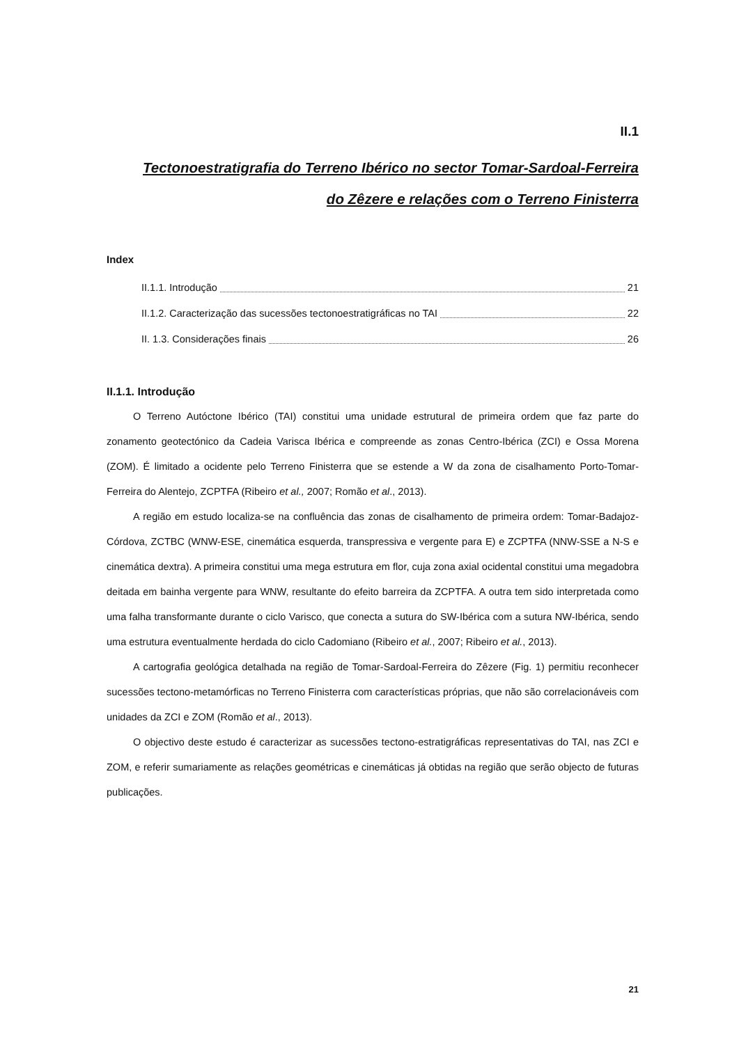II.1
Tectonoestratigrafia do Terreno Ibérico no sector Tomar-Sardoal-Ferreira
do Zêzere e relações com o Terreno Finisterra
Index
II.1.1. Introdução 21
II.1.2. Caracterização das sucessões tectonoestratigráficas no TAI 22
II. 1.3. Considerações finais 26
II.1.1. Introdução
O Terreno Autóctone Ibérico (TAI) constitui uma unidade estrutural de primeira ordem que faz parte do zonamento geotectónico da Cadeia Varisca Ibérica e compreende as zonas Centro-Ibérica (ZCI) e Ossa Morena (ZOM). É limitado a ocidente pelo Terreno Finisterra que se estende a W da zona de cisalhamento Porto-Tomar-Ferreira do Alentejo, ZCPTFA (Ribeiro et al., 2007; Romão et al., 2013).
A região em estudo localiza-se na confluência das zonas de cisalhamento de primeira ordem: Tomar-Badajoz-Córdova, ZCTBC (WNW-ESE, cinemática esquerda, transpressiva e vergente para E) e ZCPTFA (NNW-SSE a N-S e cinemática dextra). A primeira constitui uma mega estrutura em flor, cuja zona axial ocidental constitui uma megadobra deitada em bainha vergente para WNW, resultante do efeito barreira da ZCPTFA. A outra tem sido interpretada como uma falha transformante durante o ciclo Varisco, que conecta a sutura do SW-Ibérica com a sutura NW-Ibérica, sendo uma estrutura eventualmente herdada do ciclo Cadomiano (Ribeiro et al., 2007; Ribeiro et al., 2013).
A cartografia geológica detalhada na região de Tomar-Sardoal-Ferreira do Zêzere (Fig. 1) permitiu reconhecer sucessões tectono-metamórficas no Terreno Finisterra com características próprias, que não são correlacionáveis com unidades da ZCI e ZOM (Romão et al., 2013).
O objectivo deste estudo é caracterizar as sucessões tectono-estratigráficas representativas do TAI, nas ZCI e ZOM, e referir sumariamente as relações geométricas e cinemáticas já obtidas na região que serão objecto de futuras publicações.
21